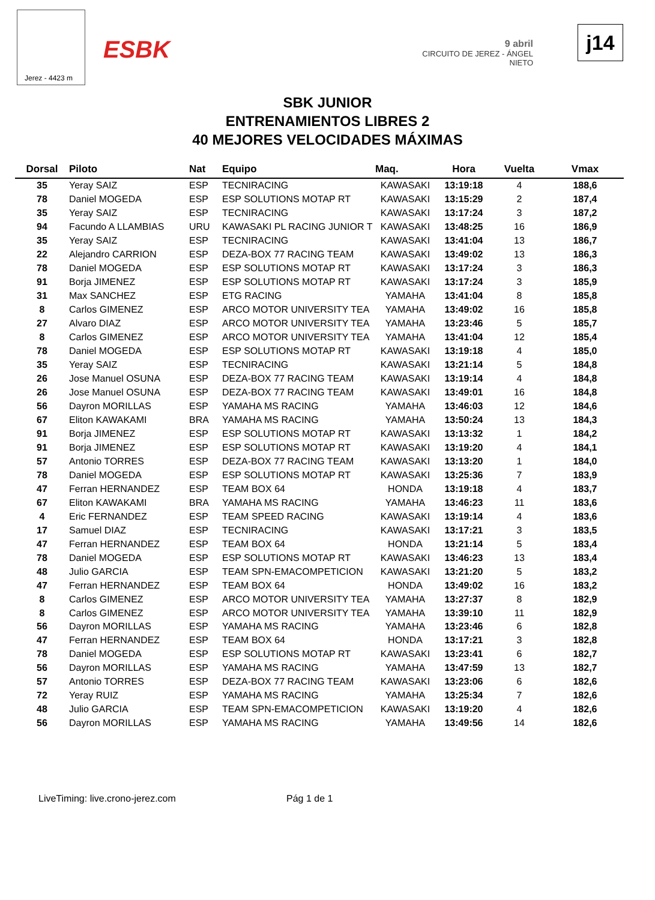Jerez - 4423 m
ESBK
9 abril
CIRCUITO DE JEREZ - ÁNGEL NIETO
j14
SBK JUNIOR
ENTRENAMIENTOS LIBRES 2
40 MEJORES VELOCIDADES MÁXIMAS
| Dorsal | Piloto | Nat | Equipo | Maq. | Hora | Vuelta | Vmax |
| --- | --- | --- | --- | --- | --- | --- | --- |
| 35 | Yeray SAIZ | ESP | TECNIRACING | KAWASAKI | 13:19:18 | 4 | 188,6 |
| 78 | Daniel MOGEDA | ESP | ESP SOLUTIONS MOTAP RT | KAWASAKI | 13:15:29 | 2 | 187,4 |
| 35 | Yeray SAIZ | ESP | TECNIRACING | KAWASAKI | 13:17:24 | 3 | 187,2 |
| 94 | Facundo A LLAMBIAS | URU | KAWASAKI PL RACING JUNIOR T | KAWASAKI | 13:48:25 | 16 | 186,9 |
| 35 | Yeray SAIZ | ESP | TECNIRACING | KAWASAKI | 13:41:04 | 13 | 186,7 |
| 22 | Alejandro CARRION | ESP | DEZA-BOX 77 RACING TEAM | KAWASAKI | 13:49:02 | 13 | 186,3 |
| 78 | Daniel MOGEDA | ESP | ESP SOLUTIONS MOTAP RT | KAWASAKI | 13:17:24 | 3 | 186,3 |
| 91 | Borja JIMENEZ | ESP | ESP SOLUTIONS MOTAP RT | KAWASAKI | 13:17:24 | 3 | 185,9 |
| 31 | Max SANCHEZ | ESP | ETG RACING | YAMAHA | 13:41:04 | 8 | 185,8 |
| 8 | Carlos GIMENEZ | ESP | ARCO MOTOR UNIVERSITY TEA | YAMAHA | 13:49:02 | 16 | 185,8 |
| 27 | Alvaro DIAZ | ESP | ARCO MOTOR UNIVERSITY TEA | YAMAHA | 13:23:46 | 5 | 185,7 |
| 8 | Carlos GIMENEZ | ESP | ARCO MOTOR UNIVERSITY TEA | YAMAHA | 13:41:04 | 12 | 185,4 |
| 78 | Daniel MOGEDA | ESP | ESP SOLUTIONS MOTAP RT | KAWASAKI | 13:19:18 | 4 | 185,0 |
| 35 | Yeray SAIZ | ESP | TECNIRACING | KAWASAKI | 13:21:14 | 5 | 184,8 |
| 26 | Jose Manuel OSUNA | ESP | DEZA-BOX 77 RACING TEAM | KAWASAKI | 13:19:14 | 4 | 184,8 |
| 26 | Jose Manuel OSUNA | ESP | DEZA-BOX 77 RACING TEAM | KAWASAKI | 13:49:01 | 16 | 184,8 |
| 56 | Dayron MORILLAS | ESP | YAMAHA MS RACING | YAMAHA | 13:46:03 | 12 | 184,6 |
| 67 | Eliton KAWAKAMI | BRA | YAMAHA MS RACING | YAMAHA | 13:50:24 | 13 | 184,3 |
| 91 | Borja JIMENEZ | ESP | ESP SOLUTIONS MOTAP RT | KAWASAKI | 13:13:32 | 1 | 184,2 |
| 91 | Borja JIMENEZ | ESP | ESP SOLUTIONS MOTAP RT | KAWASAKI | 13:19:20 | 4 | 184,1 |
| 57 | Antonio TORRES | ESP | DEZA-BOX 77 RACING TEAM | KAWASAKI | 13:13:20 | 1 | 184,0 |
| 78 | Daniel MOGEDA | ESP | ESP SOLUTIONS MOTAP RT | KAWASAKI | 13:25:36 | 7 | 183,9 |
| 47 | Ferran HERNANDEZ | ESP | TEAM BOX 64 | HONDA | 13:19:18 | 4 | 183,7 |
| 67 | Eliton KAWAKAMI | BRA | YAMAHA MS RACING | YAMAHA | 13:46:23 | 11 | 183,6 |
| 4 | Eric FERNANDEZ | ESP | TEAM SPEED RACING | KAWASAKI | 13:19:14 | 4 | 183,6 |
| 17 | Samuel DIAZ | ESP | TECNIRACING | KAWASAKI | 13:17:21 | 3 | 183,5 |
| 47 | Ferran HERNANDEZ | ESP | TEAM BOX 64 | HONDA | 13:21:14 | 5 | 183,4 |
| 78 | Daniel MOGEDA | ESP | ESP SOLUTIONS MOTAP RT | KAWASAKI | 13:46:23 | 13 | 183,4 |
| 48 | Julio GARCIA | ESP | TEAM SPN-EMACOMPETICION | KAWASAKI | 13:21:20 | 5 | 183,2 |
| 47 | Ferran HERNANDEZ | ESP | TEAM BOX 64 | HONDA | 13:49:02 | 16 | 183,2 |
| 8 | Carlos GIMENEZ | ESP | ARCO MOTOR UNIVERSITY TEA | YAMAHA | 13:27:37 | 8 | 182,9 |
| 8 | Carlos GIMENEZ | ESP | ARCO MOTOR UNIVERSITY TEA | YAMAHA | 13:39:10 | 11 | 182,9 |
| 56 | Dayron MORILLAS | ESP | YAMAHA MS RACING | YAMAHA | 13:23:46 | 6 | 182,8 |
| 47 | Ferran HERNANDEZ | ESP | TEAM BOX 64 | HONDA | 13:17:21 | 3 | 182,8 |
| 78 | Daniel MOGEDA | ESP | ESP SOLUTIONS MOTAP RT | KAWASAKI | 13:23:41 | 6 | 182,7 |
| 56 | Dayron MORILLAS | ESP | YAMAHA MS RACING | YAMAHA | 13:47:59 | 13 | 182,7 |
| 57 | Antonio TORRES | ESP | DEZA-BOX 77 RACING TEAM | KAWASAKI | 13:23:06 | 6 | 182,6 |
| 72 | Yeray RUIZ | ESP | YAMAHA MS RACING | YAMAHA | 13:25:34 | 7 | 182,6 |
| 48 | Julio GARCIA | ESP | TEAM SPN-EMACOMPETICION | KAWASAKI | 13:19:20 | 4 | 182,6 |
| 56 | Dayron MORILLAS | ESP | YAMAHA MS RACING | YAMAHA | 13:49:56 | 14 | 182,6 |
LiveTiming: live.crono-jerez.com
Pág 1 de 1